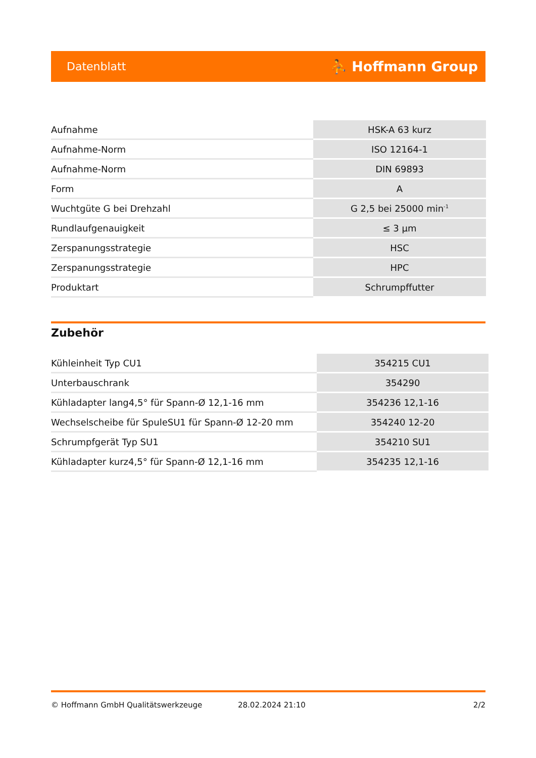Datenblatt ⛹ Hoffmann Group
| Aufnahme | HSK-A 63 kurz |
| Aufnahme-Norm | ISO 12164-1 |
| Aufnahme-Norm | DIN 69893 |
| Form | A |
| Wuchtgüte G bei Drehzahl | G 2,5 bei 25000 min<sup>-1</sup> |
| Rundlaufgenauigkeit | ≤ 3 µm |
| Zerspanungsstrategie | HSC |
| Zerspanungsstrategie | HPC |
| Produktart | Schrumpffutter |
Zubehör
| Kühleinheit Typ CU1 | 354215 CU1 |
| Unterbauschrank | 354290 |
| Kühladapter lang4,5° für Spann-Ø 12,1-16 mm | 354236 12,1-16 |
| Wechselscheibe für SpuleSU1 für Spann-Ø 12-20 mm | 354240 12-20 |
| Schrumpfgerät Typ SU1 | 354210 SU1 |
| Kühladapter kurz4,5° für Spann-Ø 12,1-16 mm | 354235 12,1-16 |
© Hoffmann GmbH Qualitätswerkzeuge 28.02.2024 21:10 2/2